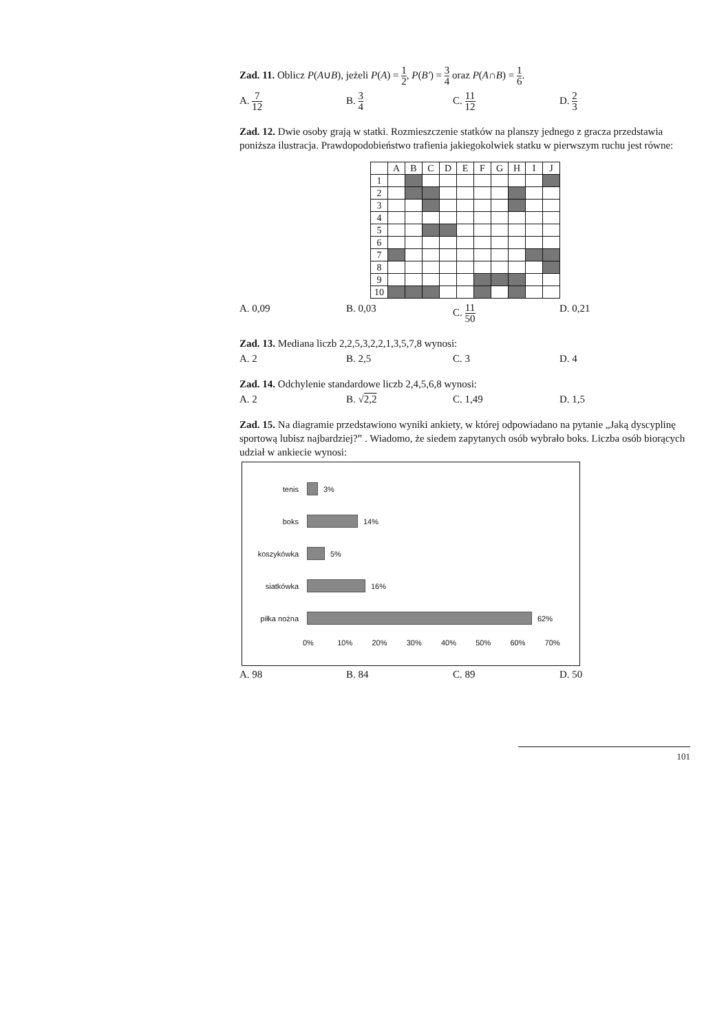Zad. 11. Oblicz P(A∪B), jeżeli P(A) = 1 2, P(B') = 3 4 oraz P(A∩B) = 1 6.
A. 7 12
B. 3 4
C. 11 12
D. 2 3
Zad. 12. Dwie osoby grają w statki. Rozmieszczenie statków na planszy jednego z gracza przedstawia poniższa ilustracja. Prawdopodobieństwo trafienia jakiegokolwiek statku w pierwszym ruchu jest równe:
| | A | B | C | D | E | F | G | H | I | J |
| --- | --- | --- | --- | --- | --- | --- | --- | --- | --- | --- |
| 1 | | | | | | | | | | |
| 2 | | | | | | | | | | |
| 3 | | | | | | | | | | |
| 4 | | | | | | | | | | |
| 5 | | | | | | | | | | |
| 6 | | | | | | | | | | |
| 7 | | | | | | | | | | |
| 8 | | | | | | | | | | |
| 9 | | | | | | | | | | |
| 10 | | | | | | | | | | |
A. 0,09 B. 0,03 C. 11 50
D. 0,21
Zad. 13. Mediana liczb 2,2,5,3,2,2,1,3,5,7,8 wynosi:
A. 2 B. 2,5 C. 3 D. 4
Zad. 14. Odchylenie standardowe liczb 2,4,5,6,8 wynosi:
A. 2 B. √2,2 C. 1,49 D. 1,5
Zad. 15. Na diagramie przedstawiono wyniki ankiety, w której odpowiadano na pytanie „Jaką dyscyplinę sportową lubisz najbardziej?” . Wiadomo, że siedem zapytanych osób wybrało boks. Liczba osób biorących udział w ankiecie wynosi:
tenis 3%
boks 14%
koszykówka 5%
siatkówka 16%
piłka nożna 62%
0% 10% 20% 30% 40% 50% 60% 70%
A. 98 B. 84 C. 89 D. 50
101